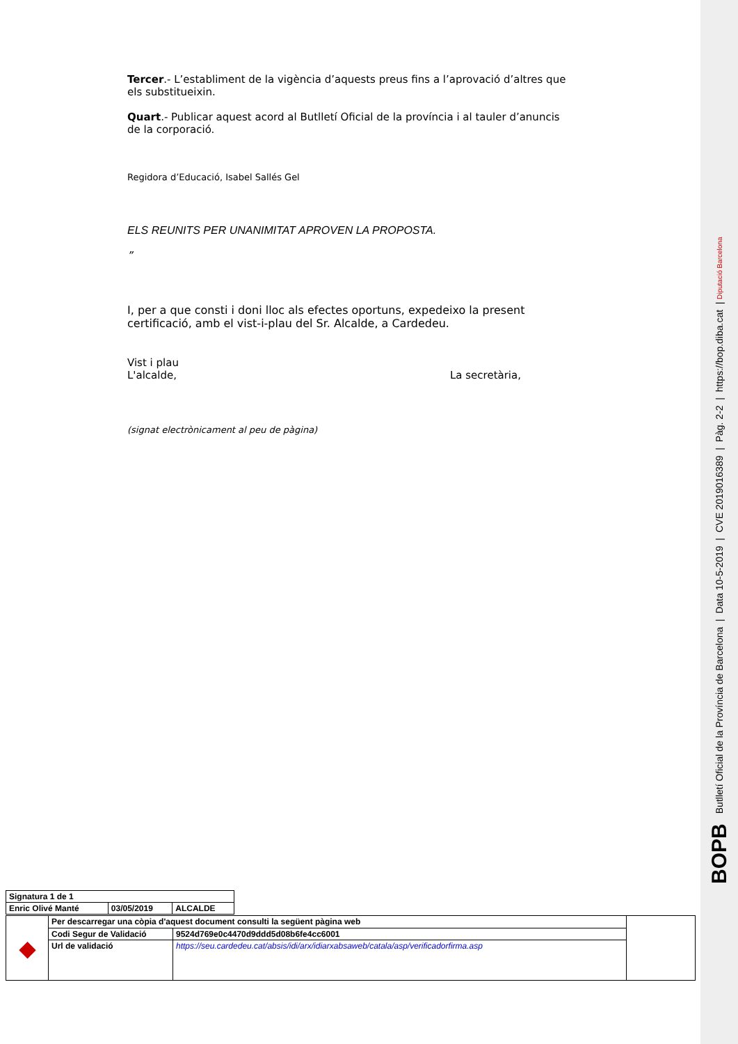BOPB Butlletí Oficial de la Província de Barcelona | Data 10-5-2019 | CVE 2019016389 | Pàg. 2-2 | https://bop.diba.cat | Diputació Barcelona
Tercer.- L’establiment de la vigència d’aquests preus fins a l’aprovació d’altres que els substitueixin.
Quart.- Publicar aquest acord al Butlletí Oficial de la província i al tauler d’anuncis de la corporació.
Regidora d’Educació, Isabel Sallés Gel
ELS REUNITS PER UNANIMITAT APROVEN LA PROPOSTA.
”
I, per a que consti i doni lloc als efectes oportuns, expedeixo la present certificació, amb el vist-i-plau del Sr. Alcalde, a Cardedeu.
Vist i plau
L'alcalde, La secretària,
(signat electrònicament al peu de pàgina)
| Signatura 1 de 1 | | |
| Enric Olivé Manté | 03/05/2019 | ALCALDE |
| ◆ | Per descarregar una còpia d'aquest document consulti la següent pàgina web | | |
| | Codi Segur de Validació | 9524d769e0c4470d9ddd5d08b6fe4cc6001 | |
| | Url de validació | https://seu.cardedeu.cat/absis/idi/arx/idiarxabsaweb/catala/asp/verificadorfirma.asp | |